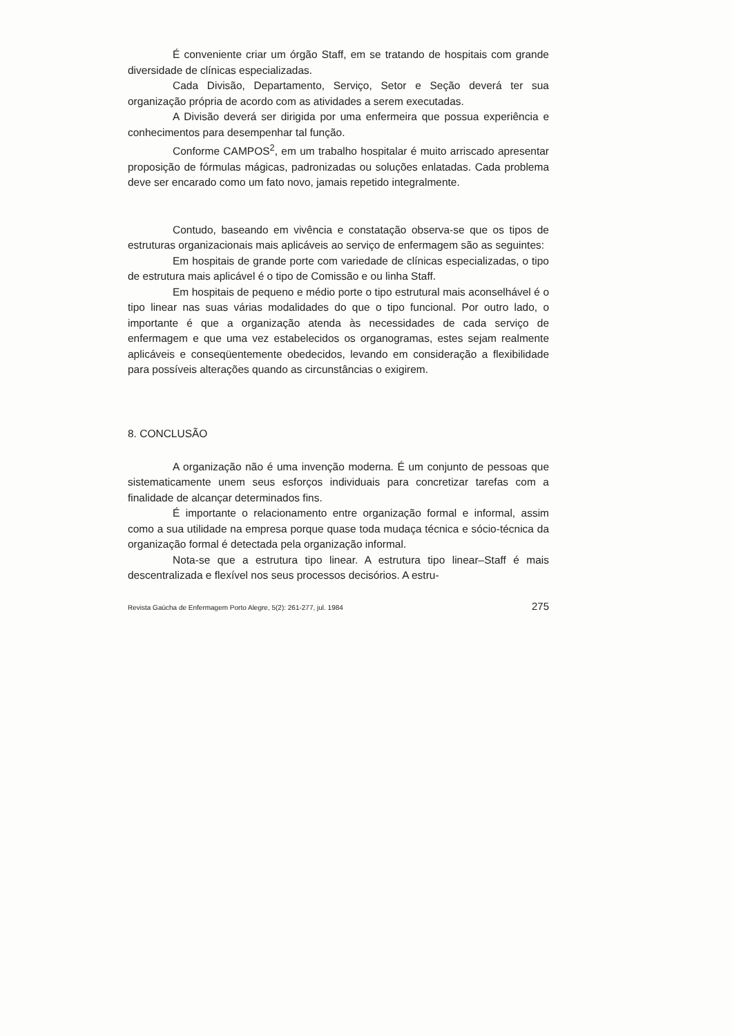É conveniente criar um órgão Staff, em se tratando de hospitais com grande diversidade de clínicas especializadas.
Cada Divisão, Departamento, Serviço, Setor e Seção deverá ter sua organização própria de acordo com as atividades a serem executadas.
A Divisão deverá ser dirigida por uma enfermeira que possua experiência e conhecimentos para desempenhar tal função.
Conforme CAMPOS<sup>2</sup>, em um trabalho hospitalar é muito arriscado apresentar proposição de fórmulas mágicas, padronizadas ou soluções enlatadas. Cada problema deve ser encarado como um fato novo, jamais repetido integralmente.
Contudo, baseando em vivência e constatação observa-se que os tipos de estruturas organizacionais mais aplicáveis ao serviço de enfermagem são as seguintes:
Em hospitais de grande porte com variedade de clínicas especializadas, o tipo de estrutura mais aplicável é o tipo de Comissão e ou linha Staff.
Em hospitais de pequeno e médio porte o tipo estrutural mais aconselhável é o tipo linear nas suas várias modalidades do que o tipo funcional. Por outro lado, o importante é que a organização atenda às necessidades de cada serviço de enfermagem e que uma vez estabelecidos os organogramas, estes sejam realmente aplicáveis e conseqüentemente obedecidos, levando em consideração a flexibilidade para possíveis alterações quando as circunstâncias o exigirem.
8. CONCLUSÃO
A organização não é uma invenção moderna. É um conjunto de pessoas que sistematicamente unem seus esforços individuais para concretizar tarefas com a finalidade de alcançar determinados fins.
É importante o relacionamento entre organização formal e informal, assim como a sua utilidade na empresa porque quase toda mudaça técnica e sócio-técnica da organização formal é detectada pela organização informal.
Nota-se que a estrutura tipo linear. A estrutura tipo linear–Staff é mais descentralizada e flexível nos seus processos decisórios. A estru-
Revista Gaúcha de Enfermagem Porto Alegre, 5(2): 261-277, jul. 1984 275